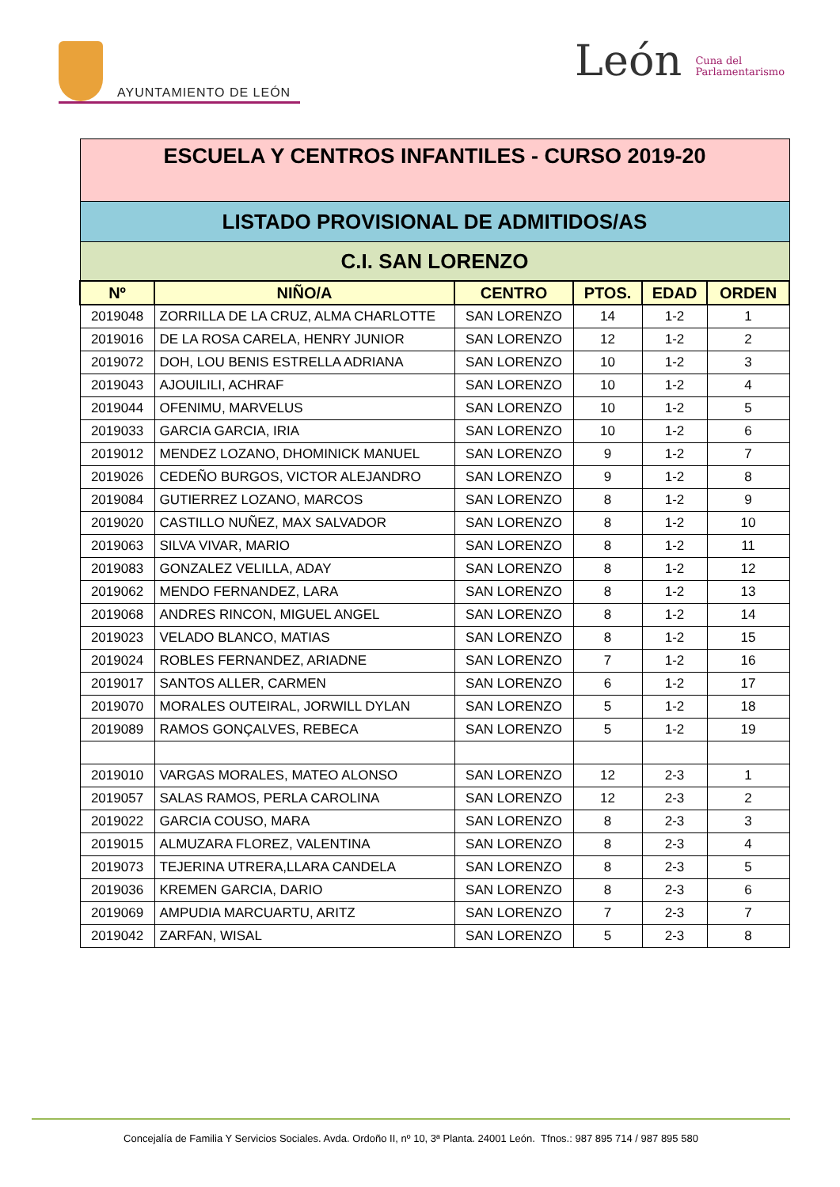AYUNTAMIENTO DE LEÓN
León Cuna del
Parlamentarismo
| ESCUELA Y CENTROS INFANTILES - CURSO 2019-20 | | | | | |
| LISTADO PROVISIONAL DE ADMITIDOS/AS | | | | | |
| C.I. SAN LORENZO | | | | | |
| Nº | NIÑO/A | CENTRO | PTOS. | EDAD | ORDEN |
| 2019048 | ZORRILLA DE LA CRUZ, ALMA CHARLOTTE | SAN LORENZO | 14 | 1-2 | 1 |
| 2019016 | DE LA ROSA CARELA, HENRY JUNIOR | SAN LORENZO | 12 | 1-2 | 2 |
| 2019072 | DOH, LOU BENIS ESTRELLA ADRIANA | SAN LORENZO | 10 | 1-2 | 3 |
| 2019043 | AJOUILILI, ACHRAF | SAN LORENZO | 10 | 1-2 | 4 |
| 2019044 | OFENIMU, MARVELUS | SAN LORENZO | 10 | 1-2 | 5 |
| 2019033 | GARCIA GARCIA, IRIA | SAN LORENZO | 10 | 1-2 | 6 |
| 2019012 | MENDEZ LOZANO, DHOMINICK MANUEL | SAN LORENZO | 9 | 1-2 | 7 |
| 2019026 | CEDEÑO BURGOS, VICTOR ALEJANDRO | SAN LORENZO | 9 | 1-2 | 8 |
| 2019084 | GUTIERREZ LOZANO, MARCOS | SAN LORENZO | 8 | 1-2 | 9 |
| 2019020 | CASTILLO NUÑEZ, MAX SALVADOR | SAN LORENZO | 8 | 1-2 | 10 |
| 2019063 | SILVA VIVAR, MARIO | SAN LORENZO | 8 | 1-2 | 11 |
| 2019083 | GONZALEZ VELILLA, ADAY | SAN LORENZO | 8 | 1-2 | 12 |
| 2019062 | MENDO FERNANDEZ, LARA | SAN LORENZO | 8 | 1-2 | 13 |
| 2019068 | ANDRES RINCON, MIGUEL ANGEL | SAN LORENZO | 8 | 1-2 | 14 |
| 2019023 | VELADO BLANCO, MATIAS | SAN LORENZO | 8 | 1-2 | 15 |
| 2019024 | ROBLES FERNANDEZ, ARIADNE | SAN LORENZO | 7 | 1-2 | 16 |
| 2019017 | SANTOS ALLER, CARMEN | SAN LORENZO | 6 | 1-2 | 17 |
| 2019070 | MORALES OUTEIRAL, JORWILL DYLAN | SAN LORENZO | 5 | 1-2 | 18 |
| 2019089 | RAMOS GONÇALVES, REBECA | SAN LORENZO | 5 | 1-2 | 19 |
| 2019010 | VARGAS MORALES, MATEO ALONSO | SAN LORENZO | 12 | 2-3 | 1 |
| 2019057 | SALAS RAMOS, PERLA CAROLINA | SAN LORENZO | 12 | 2-3 | 2 |
| 2019022 | GARCIA COUSO, MARA | SAN LORENZO | 8 | 2-3 | 3 |
| 2019015 | ALMUZARA FLOREZ, VALENTINA | SAN LORENZO | 8 | 2-3 | 4 |
| 2019073 | TEJERINA UTRERA,LLARA CANDELA | SAN LORENZO | 8 | 2-3 | 5 |
| 2019036 | KREMEN GARCIA, DARIO | SAN LORENZO | 8 | 2-3 | 6 |
| 2019069 | AMPUDIA MARCUARTU, ARITZ | SAN LORENZO | 7 | 2-3 | 7 |
| 2019042 | ZARFAN, WISAL | SAN LORENZO | 5 | 2-3 | 8 |
Concejalía de Familia Y Servicios Sociales. Avda. Ordoño II, nº 10, 3ª Planta. 24001 León. Tfnos.: 987 895 714 / 987 895 580